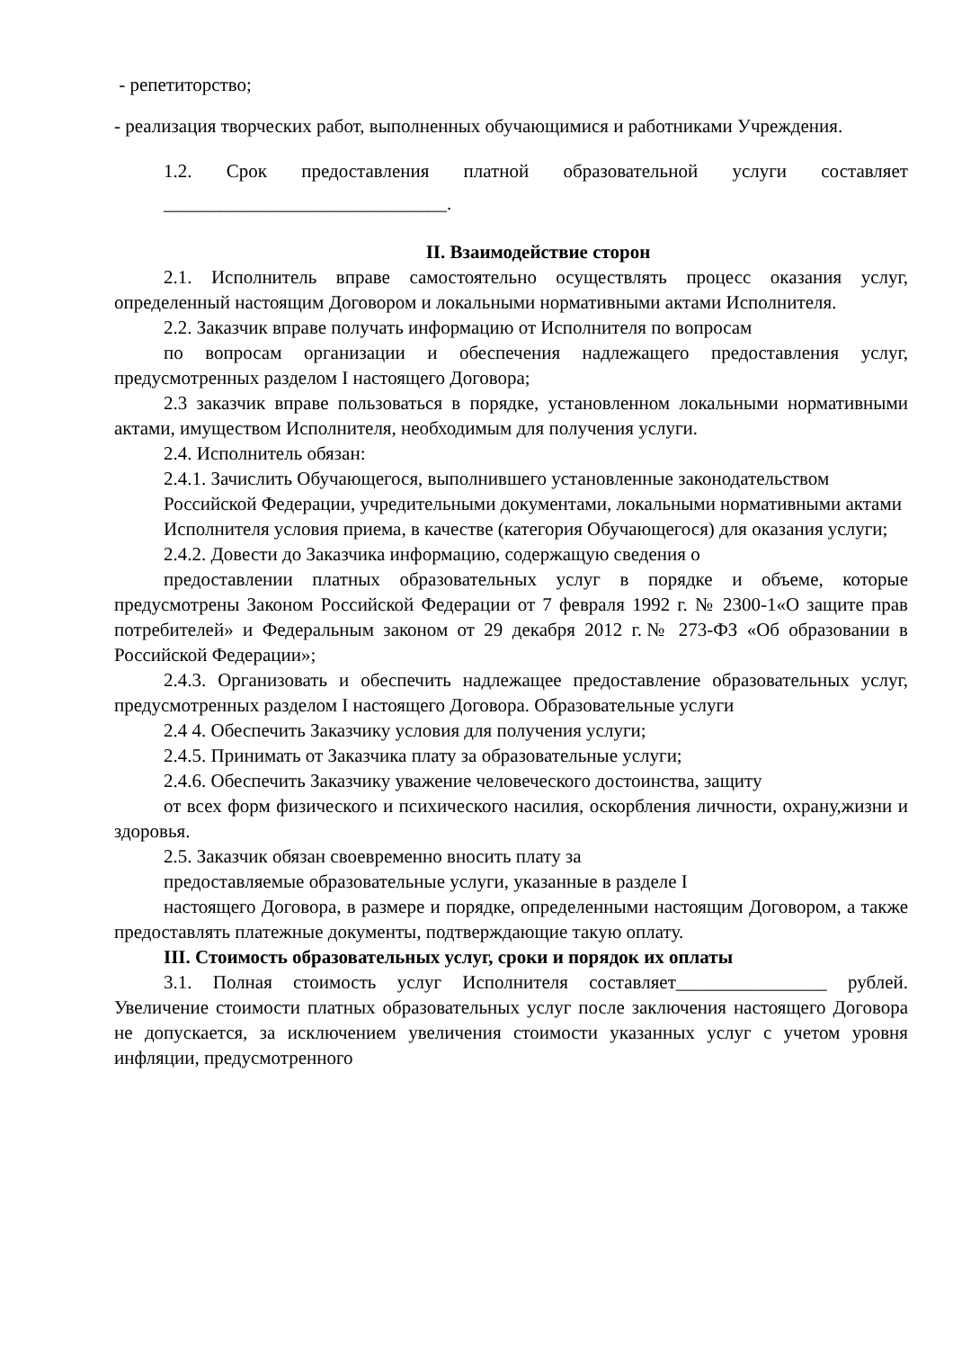- репетиторство;
- реализация творческих работ, выполненных обучающимися и работниками Учреждения.
1.2. Срок предоставления платной образовательной услуги составляет ______________________________.
II. Взаимодействие сторон
2.1. Исполнитель вправе самостоятельно осуществлять процесс оказания услуг, определенный настоящим Договором и локальными нормативными актами Исполнителя.
2.2. Заказчик вправе получать информацию от Исполнителя по вопросам
по вопросам организации и обеспечения надлежащего предоставления услуг, предусмотренных разделом I настоящего Договора;
2.3 заказчик вправе пользоваться в порядке, установленном локальными нормативными актами, имуществом Исполнителя, необходимым для получения услуги.
2.4. Исполнитель обязан:
2.4.1. Зачислить Обучающегося, выполнившего установленные законодательством Российской Федерации, учредительными документами, локальными нормативными актами Исполнителя условия приема, в качестве (категория Обучающегося) для оказания услуги;
2.4.2. Довести до Заказчика информацию, содержащую сведения о
предоставлении платных образовательных услуг в порядке и объеме, которые предусмотрены Законом Российской Федерации от 7 февраля 1992 г. № 2300-1«О защите прав потребителей» и Федеральным законом от 29 декабря 2012 г.№ 273-ФЗ «Об образовании в Российской Федерации»;
2.4.3. Организовать и обеспечить надлежащее предоставление образовательных услуг, предусмотренных разделом I настоящего Договора. Образовательные услуги
2.4 4. Обеспечить Заказчику условия для получения услуги;
2.4.5. Принимать от Заказчика плату за образовательные услуги;
2.4.6. Обеспечить Заказчику уважение человеческого достоинства, защиту
от всех форм физического и психического насилия, оскорбления личности, охрану,жизни и здоровья.
2.5. Заказчик обязан своевременно вносить плату за
предоставляемые образовательные услуги, указанные в разделе I
настоящего Договора, в размере и порядке, определенными настоящим Договором, а также предоставлять платежные документы, подтверждающие такую оплату.
III. Стоимость образовательных услуг, сроки и порядок их оплаты
3.1. Полная стоимость услуг Исполнителя составляет________________ рублей. Увеличение стоимости платных образовательных услуг после заключения настоящего Договора не допускается, за исключением увеличения стоимости указанных услуг с учетом уровня инфляции, предусмотренного